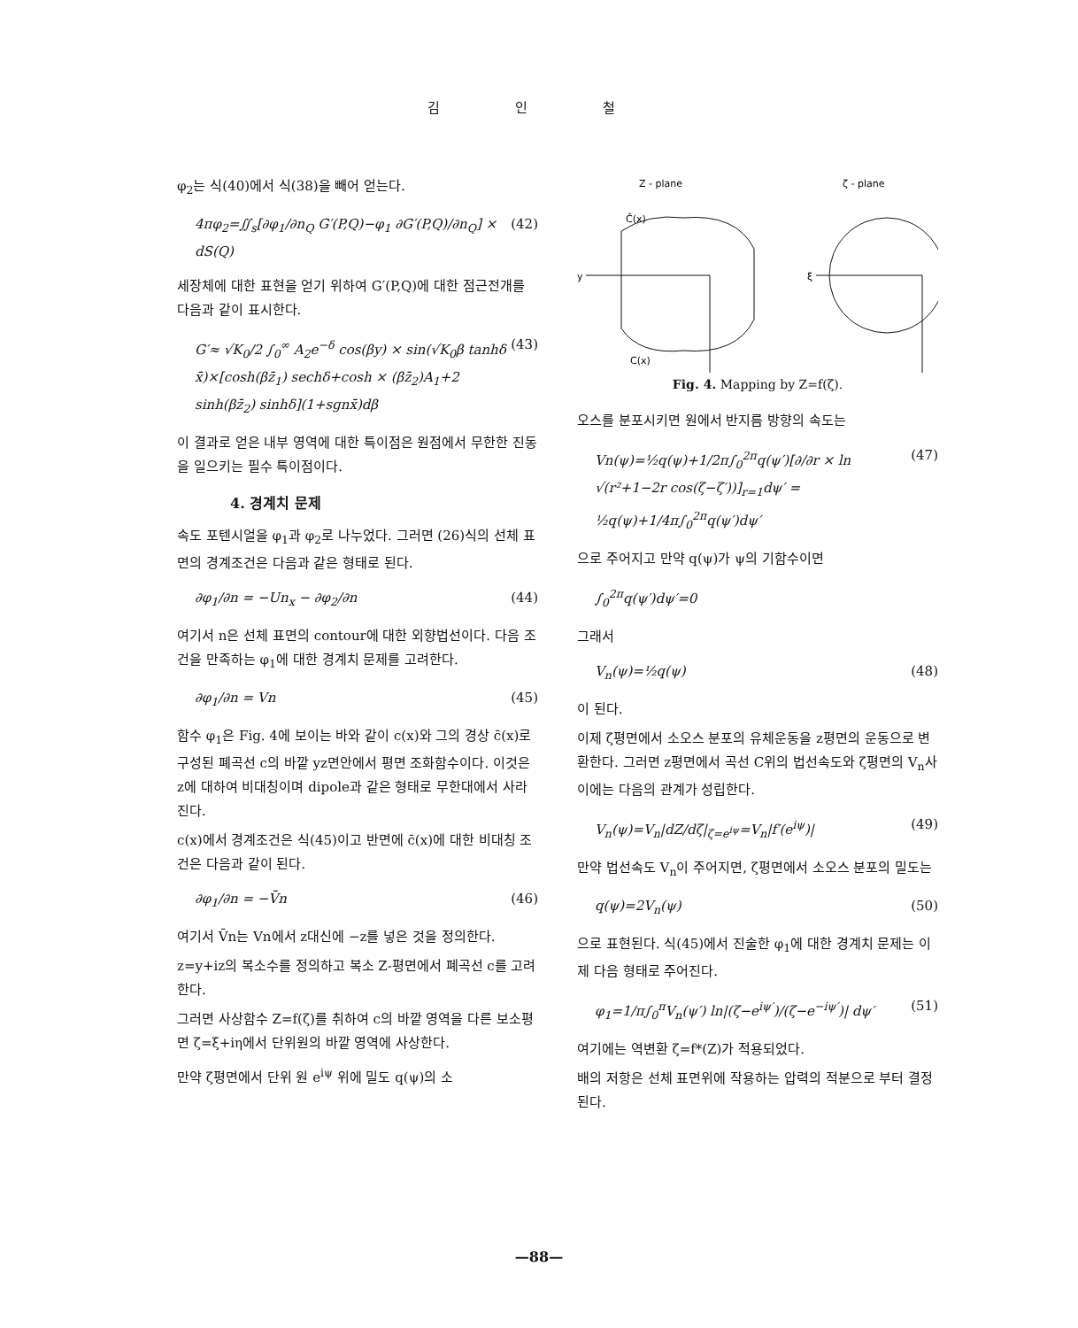김 인 철
φ<sub>2</sub>는 식(40)에서 식(38)을 빼어 얻는다.
4πφ<sub>2</sub>=∬<sub>s</sub>[∂φ<sub>1</sub>/∂n<sub>Q</sub> G′(P,Q)−φ<sub>1</sub> ∂G′(P,Q)/∂n<sub>Q</sub>] × dS(Q) (42)
세장체에 대한 표현을 얻기 위하여 G′(P,Q)에 대한 점근전개를 다음과 같이 표시한다.
G′≈ √K<sub>0</sub>/2 ∫<sub>0</sub><sup>∞</sup> A<sub>2</sub>e<sup>−δ</sup> cos(βy) × sin(√K<sub>0</sub>β tanhδ x̄)×[cosh(βz̄<sub>1</sub>) sechδ+cosh × (βz̄<sub>2</sub>)A<sub>1</sub>+2 sinh(βz̄<sub>2</sub>) sinhδ](1+sgnx̄)dβ (43)
이 결과로 얻은 내부 영역에 대한 특이점은 원점에서 무한한 진동을 일으키는 필수 특이점이다.
4. 경계치 문제
속도 포텐시얼을 φ<sub>1</sub>과 φ<sub>2</sub>로 나누었다. 그러면 (26)식의 선체 표면의 경계조건은 다음과 같은 형태로 된다.
∂φ<sub>1</sub>/∂n = −Un<sub>x</sub> − ∂φ<sub>2</sub>/∂n (44)
여기서 n은 선체 표면의 contour에 대한 외향법선이다. 다음 조건을 만족하는 φ<sub>1</sub>에 대한 경계치 문제를 고려한다.
∂φ<sub>1</sub>/∂n = Vn (45)
함수 φ<sub>1</sub>은 Fig. 4에 보이는 바와 같이 c(x)와 그의 경상 c̄(x)로 구성된 폐곡선 c의 바깥 yz면안에서 평면 조화함수이다. 이것은 z에 대하여 비대칭이며 dipole과 같은 형태로 무한대에서 사라진다.
c(x)에서 경계조건은 식(45)이고 반면에 c̄(x)에 대한 비대칭 조건은 다음과 같이 된다.
∂φ<sub>1</sub>/∂n = −V̄n (46)
여기서 V̄n는 Vn에서 z대신에 −z를 넣은 것을 정의한다.
z=y+iz의 복소수를 정의하고 복소 Z-평면에서 폐곡선 c를 고려한다.
그러면 사상함수 Z=f(ζ)를 취하여 c의 바깥 영역을 다른 보소평면 ζ=ξ+iη에서 단위원의 바깥 영역에 사상한다.
만약 ζ평면에서 단위 원 e<sup>iψ</sup> 위에 밀도 q(ψ)의 소
Z - plane
ζ - plane
C̄(x)
C(x)
ξ
y
Fig. 4. Mapping by Z=f(ζ).
오스를 분포시키면 원에서 반지름 방향의 속도는
Vn(ψ)=½q(ψ)+1/2π∫<sub>0</sub><sup>2π</sup>q(ψ′)[∂/∂r × ln √(r²+1−2r cos(ζ−ζ′))]<sub>r=1</sub>dψ′ = ½q(ψ)+1/4π∫<sub>0</sub><sup>2π</sup>q(ψ′)dψ′ (47)
으로 주어지고 만약 q(ψ)가 ψ의 기함수이면
∫<sub>0</sub><sup>2π</sup>q(ψ′)dψ′=0
그래서
V<sub>n</sub>(ψ)=½q(ψ) (48)
이 된다.
이제 ζ평면에서 소오스 분포의 유체운동을 z평면의 운동으로 변환한다. 그러면 z평면에서 곡선 C위의 법선속도와 ζ평면의 V<sub>n</sub>사이에는 다음의 관계가 성립한다.
V<sub>n</sub>(ψ)=V<sub>n</sub>|dZ/dζ|<sub>ζ=e<sup>iψ</sup></sub>=V<sub>n</sub>|f′(e<sup>iψ</sup>)| (49)
만약 법선속도 V<sub>n</sub>이 주어지면, ζ평면에서 소오스 분포의 밀도는
q(ψ)=2V<sub>n</sub>(ψ) (50)
으로 표현된다. 식(45)에서 진술한 φ<sub>1</sub>에 대한 경계치 문제는 이제 다음 형태로 주어진다.
φ<sub>1</sub>=1/π∫<sub>0</sub><sup>π</sup>V<sub>n</sub>(ψ′) ln|(ζ−e<sup>iψ′</sup>)/(ζ−e<sup>−iψ′</sup>)| dψ′ (51)
여기에는 역변환 ζ=f*(Z)가 적용되었다.
배의 저항은 선체 표면위에 작용하는 압력의 적분으로 부터 결정된다.
—88—